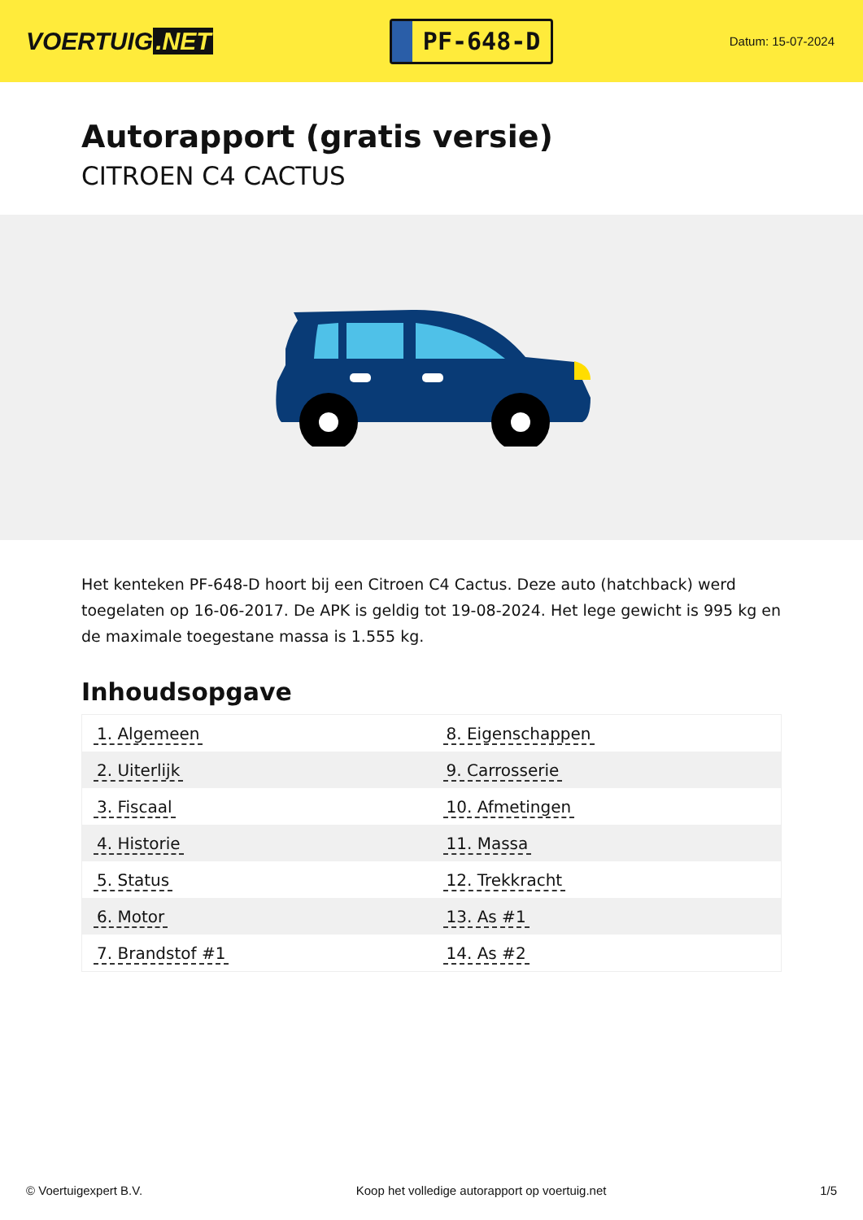VOERTUIG.NET
PF-648-D
Datum: 15-07-2024
Autorapport (gratis versie)
CITROEN C4 CACTUS
Het kenteken PF-648-D hoort bij een Citroen C4 Cactus. Deze auto (hatchback) werd toegelaten op 16-06-2017. De APK is geldig tot 19-08-2024. Het lege gewicht is 995 kg en de maximale toegestane massa is 1.555 kg.
Inhoudsopgave
| 1. Algemeen | 8. Eigenschappen |
| 2. Uiterlijk | 9. Carrosserie |
| 3. Fiscaal | 10. Afmetingen |
| 4. Historie | 11. Massa |
| 5. Status | 12. Trekkracht |
| 6. Motor | 13. As #1 |
| 7. Brandstof #1 | 14. As #2 |
© Voertuigexpert B.V. Koop het volledige autorapport op voertuig.net 1/5